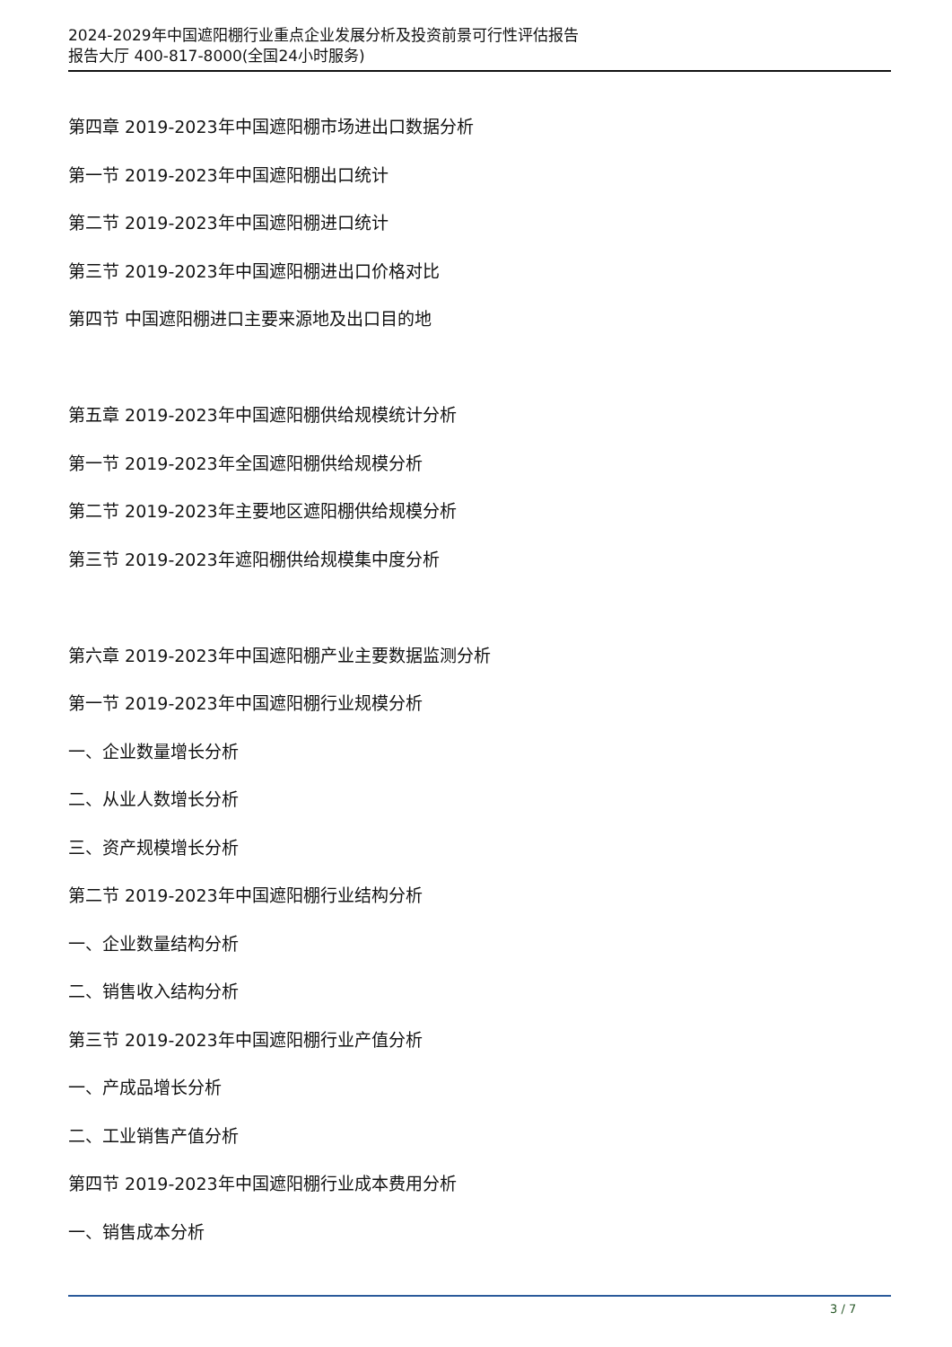2024-2029年中国遮阳棚行业重点企业发展分析及投资前景可行性评估报告
报告大厅 400-817-8000(全国24小时服务)
第四章 2019-2023年中国遮阳棚市场进出口数据分析
第一节 2019-2023年中国遮阳棚出口统计
第二节 2019-2023年中国遮阳棚进口统计
第三节 2019-2023年中国遮阳棚进出口价格对比
第四节 中国遮阳棚进口主要来源地及出口目的地
第五章 2019-2023年中国遮阳棚供给规模统计分析
第一节 2019-2023年全国遮阳棚供给规模分析
第二节 2019-2023年主要地区遮阳棚供给规模分析
第三节 2019-2023年遮阳棚供给规模集中度分析
第六章 2019-2023年中国遮阳棚产业主要数据监测分析
第一节 2019-2023年中国遮阳棚行业规模分析
一、企业数量增长分析
二、从业人数增长分析
三、资产规模增长分析
第二节 2019-2023年中国遮阳棚行业结构分析
一、企业数量结构分析
二、销售收入结构分析
第三节 2019-2023年中国遮阳棚行业产值分析
一、产成品增长分析
二、工业销售产值分析
第四节 2019-2023年中国遮阳棚行业成本费用分析
一、销售成本分析
3 / 7